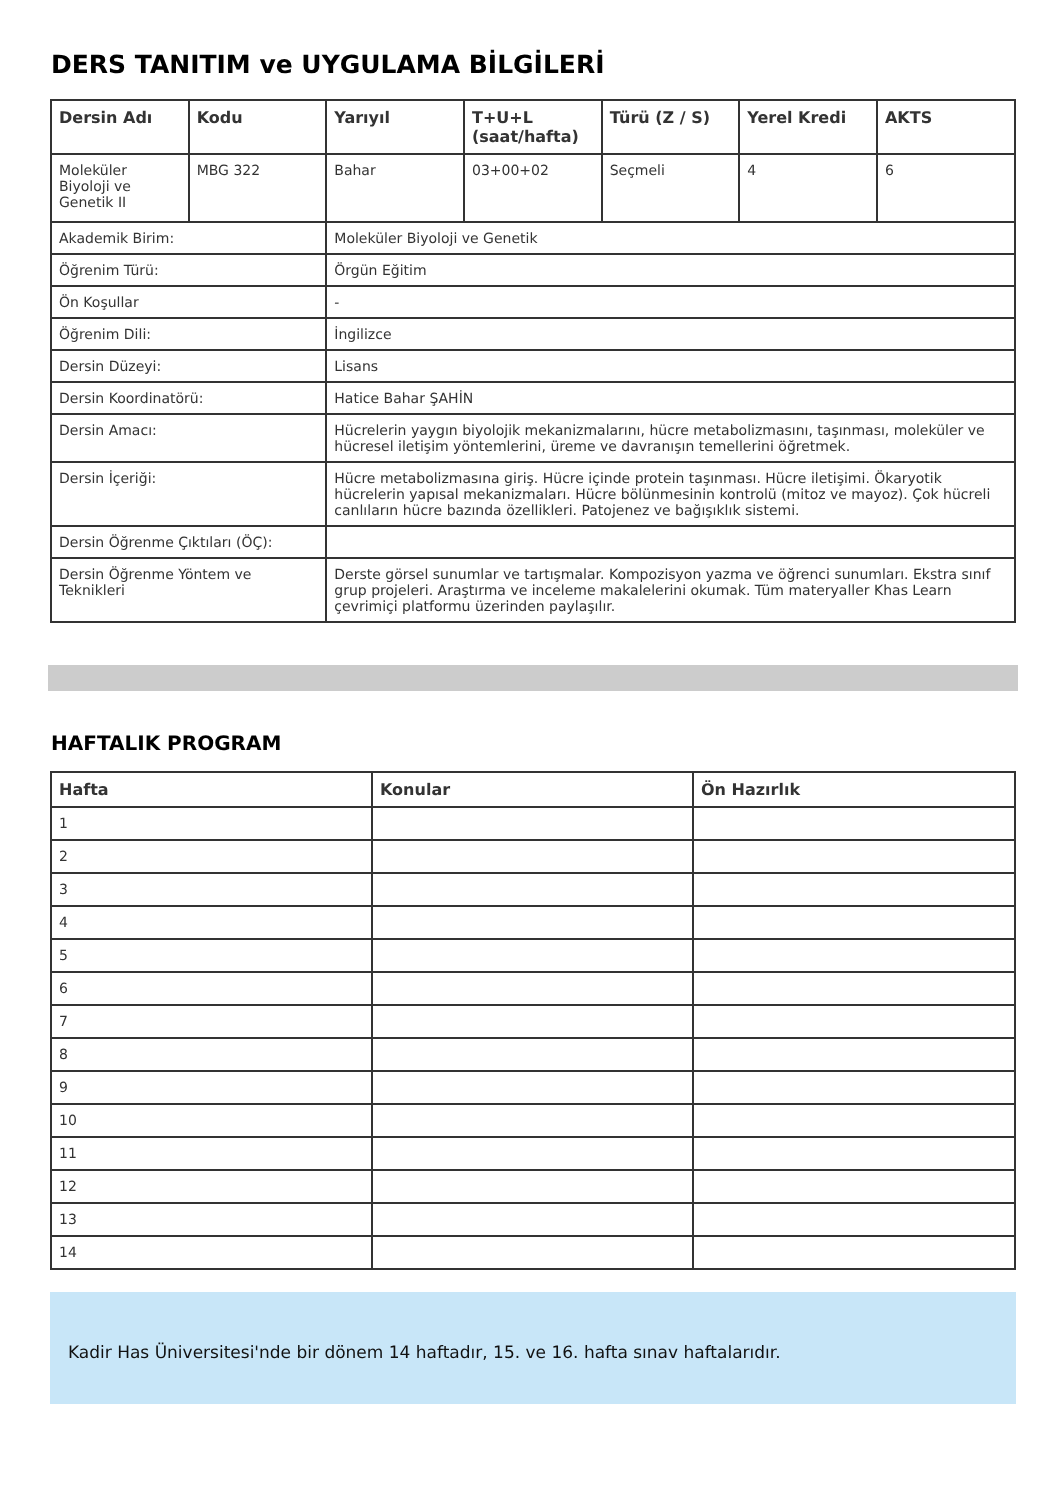DERS TANITIM ve UYGULAMA BİLGİLERİ
| Dersin Adı | Kodu | Yarıyıl | T+U+L (saat/hafta) | Türü (Z / S) | Yerel Kredi | AKTS |
| --- | --- | --- | --- | --- | --- | --- |
| Moleküler Biyoloji ve Genetik II | MBG 322 | Bahar | 03+00+02 | Seçmeli | 4 | 6 |
| Akademik Birim: | | Moleküler Biyoloji ve Genetik | | | | |
| Öğrenim Türü: | | Örgün Eğitim | | | | |
| Ön Koşullar | | - | | | | |
| Öğrenim Dili: | | İngilizce | | | | |
| Dersin Düzeyi: | | Lisans | | | | |
| Dersin Koordinatörü: | | Hatice Bahar ŞAHİN | | | | |
| Dersin Amacı: | | Hücrelerin yaygın biyolojik mekanizmalarını, hücre metabolizmasını, taşınması, moleküler ve hücresel iletişim yöntemlerini, üreme ve davranışın temellerini öğretmek. | | | | |
| Dersin İçeriği: | | Hücre metabolizmasına giriş. Hücre içinde protein taşınması. Hücre iletişimi. Ökaryotik hücrelerin yapısal mekanizmaları. Hücre bölünmesinin kontrolü (mitoz ve mayoz). Çok hücreli canlıların hücre bazında özellikleri. Patojenez ve bağışıklık sistemi. | | | | |
| Dersin Öğrenme Çıktıları (ÖÇ): | | | | | | |
| Dersin Öğrenme Yöntem ve Teknikleri | | Derste görsel sunumlar ve tartışmalar. Kompozisyon yazma ve öğrenci sunumları. Ekstra sınıf grup projeleri. Araştırma ve inceleme makalelerini okumak. Tüm materyaller Khas Learn çevrimiçi platformu üzerinden paylaşılır. | | | | |
HAFTALIK PROGRAM
| Hafta | Konular | Ön Hazırlık |
| --- | --- | --- |
| 1 | | |
| 2 | | |
| 3 | | |
| 4 | | |
| 5 | | |
| 6 | | |
| 7 | | |
| 8 | | |
| 9 | | |
| 10 | | |
| 11 | | |
| 12 | | |
| 13 | | |
| 14 | | |
Kadir Has Üniversitesi'nde bir dönem 14 haftadır, 15. ve 16. hafta sınav haftalarıdır.